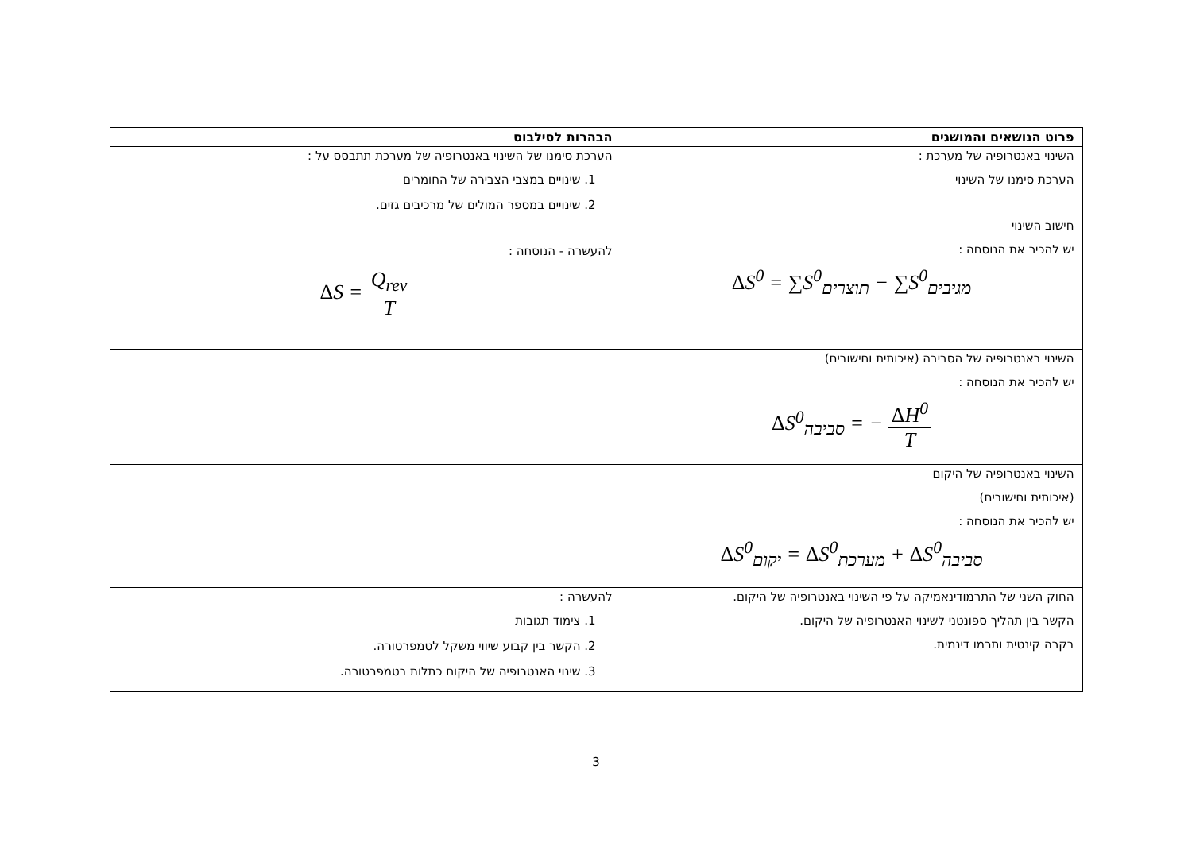| פרוט הנושאים והמושגים | הבהרות לסילבוס |
| --- | --- |
| השינוי באנטרופיה של מערכת : הערכת סימנו של השינוי חישוב השינוי יש להכיר את הנוסחה : Δ S<sup>0</sup> = ∑S<sup>0</sup><sub>תוצרים</sub> − ∑S<sup>0</sup><sub>מגיבים</sub> | הערכת סימנו של השינוי באנטרופיה של מערכת תתבסס על : 1. שינויים במצבי הצבירה של החומרים 2. שינויים במספר המולים של מרכיבים גזים. להעשרה - הנוסחה : Δ S = Q<sub>rev</sub> T |
| השינוי באנטרופיה של הסביבה (איכותית וחישובים) יש להכיר את הנוסחה : Δ S<sup>0</sup><sub>סביבה</sub> = − Δ H<sup>0</sup> T | |
| השינוי באנטרופיה של היקום (איכותית וחישובים) יש להכיר את הנוסחה : Δ S<sup>0</sup><sub>יקום</sub> = Δ S<sup>0</sup><sub>מערכת</sub> + Δ S<sup>0</sup><sub>סביבה</sub> | |
| החוק השני של התרמודינאמיקה על פי השינוי באנטרופיה של היקום. הקשר בין תהליך ספונטני לשינוי האנטרופיה של היקום. בקרה קינטית ותרמו דינמית. | להעשרה : 1. צימוד תגובות 2. הקשר בין קבוע שיווי משקל לטמפרטורה. 3. שינוי האנטרופיה של היקום כתלות בטמפרטורה. |
3